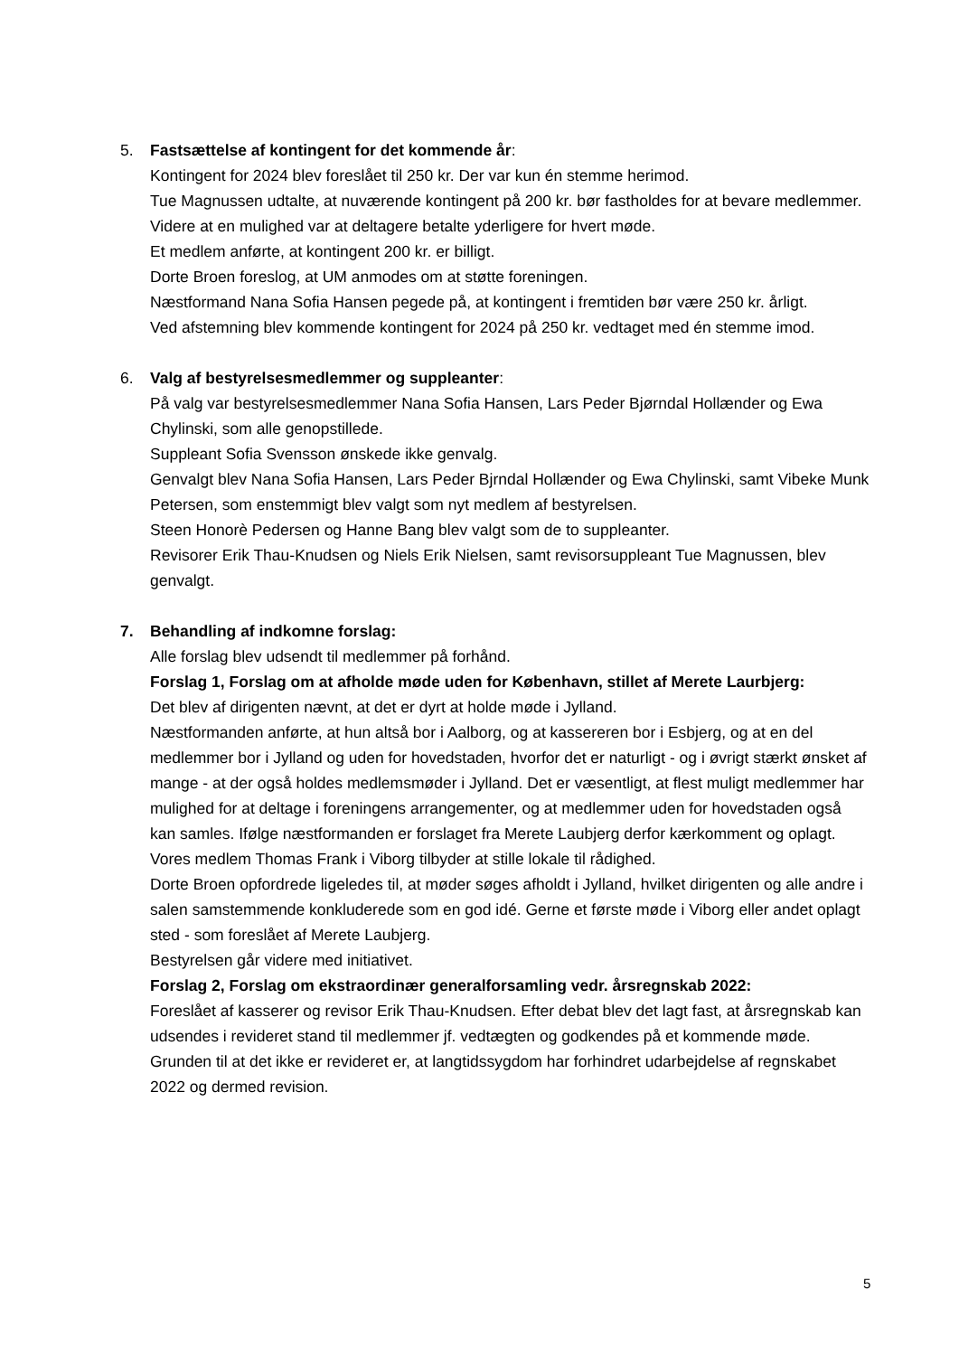5. Fastsættelse af kontingent for det kommende år:
Kontingent for 2024 blev foreslået til 250 kr. Der var kun én stemme herimod.
Tue Magnussen udtalte, at nuværende kontingent på 200 kr. bør fastholdes for at bevare medlemmer. Videre at en mulighed var at deltagere betalte yderligere for hvert møde.
Et medlem anførte, at kontingent 200 kr. er billigt.
Dorte Broen foreslog, at UM anmodes om at støtte foreningen.
Næstformand Nana Sofia Hansen pegede på, at kontingent i fremtiden bør være 250 kr. årligt.
Ved afstemning blev kommende kontingent for 2024 på 250 kr. vedtaget med én stemme imod.
6. Valg af bestyrelsesmedlemmer og suppleanter:
På valg var bestyrelsesmedlemmer Nana Sofia Hansen, Lars Peder Bjørndal Hollænder og Ewa Chylinski, som alle genopstillede.
Suppleant Sofia Svensson ønskede ikke genvalg.
Genvalgt blev Nana Sofia Hansen, Lars Peder Bjrndal Hollænder og Ewa Chylinski, samt Vibeke Munk Petersen, som enstemmigt blev valgt som nyt medlem af bestyrelsen.
Steen Honorè Pedersen og Hanne Bang blev valgt som de to suppleanter.
Revisorer Erik Thau-Knudsen og Niels Erik Nielsen, samt revisorsuppleant Tue Magnussen, blev genvalgt.
7. Behandling af indkomne forslag:
Alle forslag blev udsendt til medlemmer på forhånd.
Forslag 1, Forslag om at afholde møde uden for København, stillet af Merete Laurbjerg:
Det blev af dirigenten nævnt, at det er dyrt at holde møde i Jylland.
Næstformanden anførte, at hun altså bor i Aalborg, og at kassereren bor i Esbjerg, og at en del medlemmer bor i Jylland og uden for hovedstaden, hvorfor det er naturligt - og i øvrigt stærkt ønsket af mange - at der også holdes medlemsmøder i Jylland. Det er væsentligt, at flest muligt medlemmer har mulighed for at deltage i foreningens arrangementer, og at medlemmer uden for hovedstaden også kan samles. Ifølge næstformanden er forslaget fra Merete Laubjerg derfor kærkomment og oplagt.
Vores medlem Thomas Frank i Viborg tilbyder at stille lokale til rådighed.
Dorte Broen opfordrede ligeledes til, at møder søges afholdt i Jylland, hvilket dirigenten og alle andre i salen samstemmende konkluderede som en god idé. Gerne et første møde i Viborg eller andet oplagt sted - som foreslået af Merete Laubjerg.
Bestyrelsen går videre med initiativet.
Forslag 2, Forslag om ekstraordinær generalforsamling vedr. årsregnskab 2022:
Foreslået af kasserer og revisor Erik Thau-Knudsen. Efter debat blev det lagt fast, at årsregnskab kan udsendes i revideret stand til medlemmer jf. vedtægten og godkendes på et kommende møde. Grunden til at det ikke er revideret er, at langtidssygdom har forhindret udarbejdelse af regnskabet 2022 og dermed revision.
5